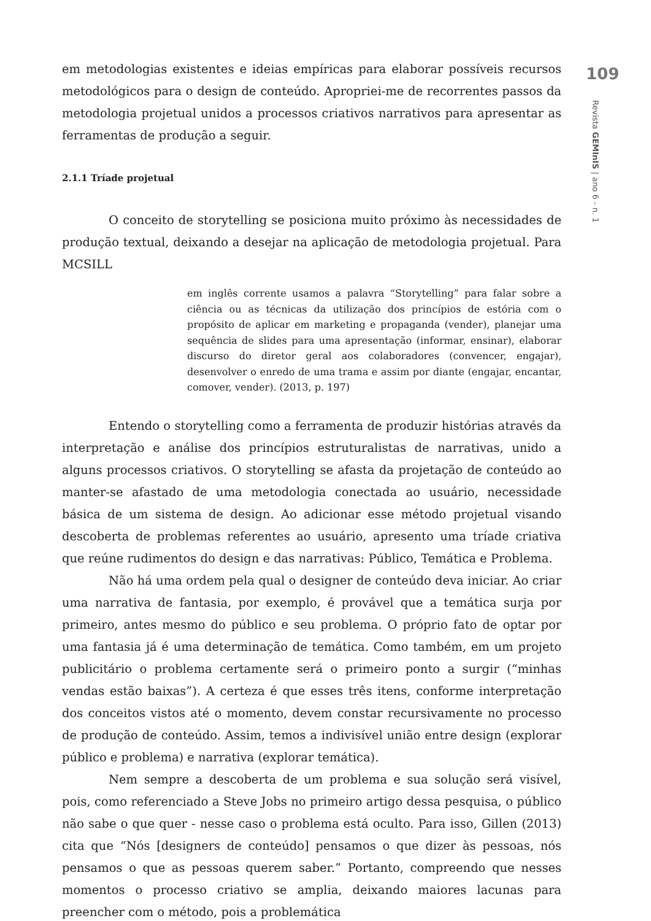109
Revista GEMInIS | ano 6 - n. 1
em metodologias existentes e ideias empíricas para elaborar possíveis recursos metodológicos para o design de conteúdo. Apropriei-me de recorrentes passos da metodologia projetual unidos a processos criativos narrativos para apresentar as ferramentas de produção a seguir.
2.1.1 Tríade projetual
O conceito de storytelling se posiciona muito próximo às necessidades de produção textual, deixando a desejar na aplicação de metodologia projetual. Para MCSILL
em inglês corrente usamos a palavra “Storytelling” para falar sobre a ciência ou as técnicas da utilização dos princípios de estória com o propósito de aplicar em marketing e propaganda (vender), planejar uma sequência de slides para uma apresentação (informar, ensinar), elaborar discurso do diretor geral aos colaboradores (convencer, engajar), desenvolver o enredo de uma trama e assim por diante (engajar, encantar, comover, vender). (2013, p. 197)
Entendo o storytelling como a ferramenta de produzir histórias através da interpretação e análise dos princípios estruturalistas de narrativas, unido a alguns processos criativos. O storytelling se afasta da projetação de conteúdo ao manter-se afastado de uma metodologia conectada ao usuário, necessidade básica de um sistema de design. Ao adicionar esse método projetual visando descoberta de problemas referentes ao usuário, apresento uma tríade criativa que reúne rudimentos do design e das narrativas: Público, Temática e Problema.
Não há uma ordem pela qual o designer de conteúdo deva iniciar. Ao criar uma narrativa de fantasia, por exemplo, é provável que a temática surja por primeiro, antes mesmo do público e seu problema. O próprio fato de optar por uma fantasia já é uma determinação de temática. Como também, em um projeto publicitário o problema certamente será o primeiro ponto a surgir (“minhas vendas estão baixas”). A certeza é que esses três itens, conforme interpretação dos conceitos vistos até o momento, devem constar recursivamente no processo de produção de conteúdo. Assim, temos a indivisível união entre design (explorar público e problema) e narrativa (explorar temática).
Nem sempre a descoberta de um problema e sua solução será visível, pois, como referenciado a Steve Jobs no primeiro artigo dessa pesquisa, o público não sabe o que quer - nesse caso o problema está oculto. Para isso, Gillen (2013) cita que “Nós [designers de conteúdo] pensamos o que dizer às pessoas, nós pensamos o que as pessoas querem saber.” Portanto, compreendo que nesses momentos o processo criativo se amplia, deixando maiores lacunas para preencher com o método, pois a problemática